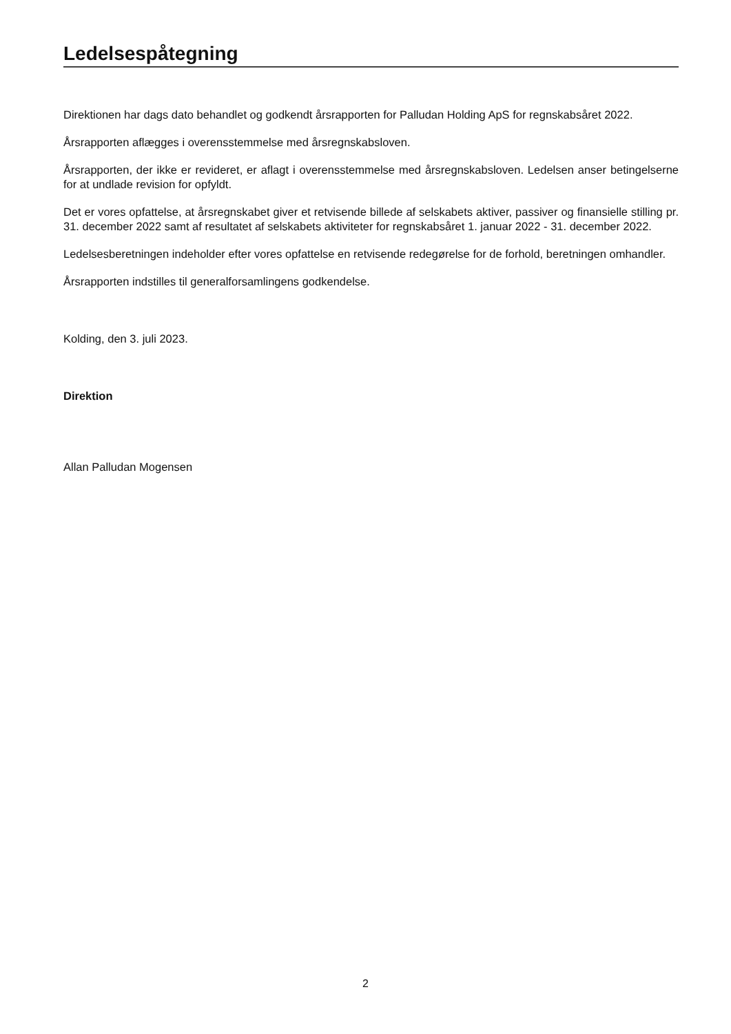Ledelsespåtegning
Direktionen har dags dato behandlet og godkendt årsrapporten for Palludan Holding ApS for regnskabsåret 2022.
Årsrapporten aflægges i overensstemmelse med årsregnskabsloven.
Årsrapporten, der ikke er revideret, er aflagt i overensstemmelse med årsregnskabsloven. Ledelsen anser betingelserne for at undlade revision for opfyldt.
Det er vores opfattelse, at årsregnskabet giver et retvisende billede af selskabets aktiver, passiver og finansielle stilling pr. 31. december 2022 samt af resultatet af selskabets aktiviteter for regnskabsåret 1. januar 2022 - 31. december 2022.
Ledelsesberetningen indeholder efter vores opfattelse en retvisende redegørelse for de forhold, beretningen omhandler.
Årsrapporten indstilles til generalforsamlingens godkendelse.
Kolding, den 3. juli 2023.
Direktion
Allan Palludan Mogensen
2